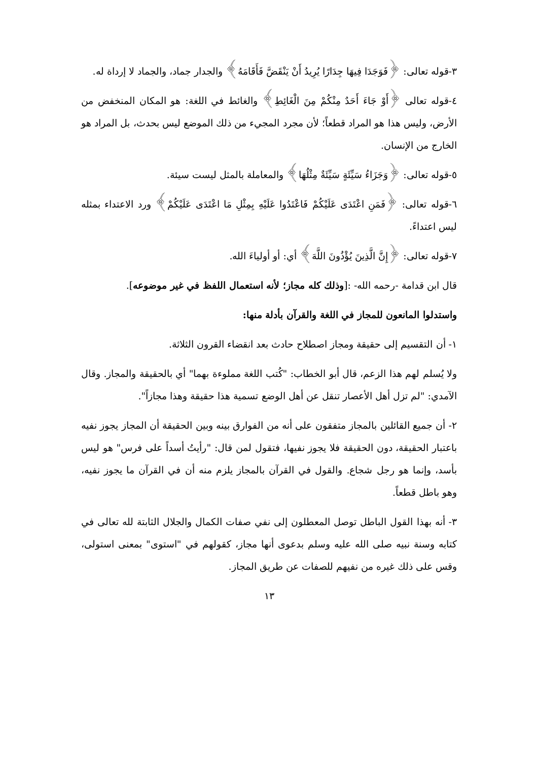٣-قوله تعالى: ﴿فَوَجَدَا فِيهَا جِدَارًا يُرِيدُ أَنْ يَنْقَضَّ فَأَقَامَهُ﴾ والجدار جماد، والجماد لا إرداة له.
٤-قوله تعالى ﴿أَوْ جَاءَ أَحَدٌ مِنْكُمْ مِنَ الْغَائِطِ﴾ والغائط في اللغة: هو المكان المنخفض من الأرض، وليس هذا هو المراد قطعاً؛ لأن مجرد المجيء من ذلك الموضع ليس بحدث، بل المراد هو الخارج من الإنسان.
٥-قوله تعالى: ﴿وَجَزَاءُ سَيِّئَةٍ سَيِّئَةٌ مِثْلُهَا﴾ والمعاملة بالمثل ليست سيئة.
٦-قوله تعالى: ﴿فَمَنِ اعْتَدَى عَلَيْكُمْ فَاعْتَدُوا عَلَيْهِ بِمِثْلِ مَا اعْتَدَى عَلَيْكُمْ﴾ ورد الاعتداء بمثله ليس اعتداءً.
٧-قوله تعالى: ﴿إِنَّ الَّذِينَ يُؤْذُونَ اللَّهَ﴾ أي: أو أولياءَ الله.
قال ابن قدامة -رحمه الله- :[وذلك كله مجاز؛ لأنه استعمال اللفظ في غير موضوعه].
واستدلوا المانعون للمجاز في اللغة والقرآن بأدلة منها:
١- أن التقسيم إلى حقيقة ومجاز اصطلاح حادث بعد انقضاء القرون الثلاثة.
ولا يُسلم لهم هذا الزعم، قال أبو الخطاب: "كُتب اللغة مملوءة بهما" أي بالحقيقة والمجاز. وقال الآمدي: "لم تزل أهل الأعصار تنقل عن أهل الوضع تسمية هذا حقيقة وهذا مجازاً".
٢- أن جميع القائلين بالمجاز متفقون على أنه من الفوارق بينه وبين الحقيقة أن المجاز يجوز نفيه باعتبار الحقيقة، دون الحقيقة فلا يجوز نفيها، فتقول لمن قال: "رأيتُ أسداً على فرس" هو ليس بأسد، وإنما هو رجل شجاع. والقول في القرآن بالمجاز يلزم منه أن في القرآن ما يجوز نفيه، وهو باطل قطعاً.
٣- أنه بهذا القول الباطل توصل المعطلون إلى نفي صفات الكمال والجلال الثابتة لله تعالى في كتابه وسنة نبيه صلى الله عليه وسلم بدعوى أنها مجاز، كقولهم في "استوى" بمعنى استولى، وقس على ذلك غيره من نفيهم للصفات عن طريق المجاز.
١٣